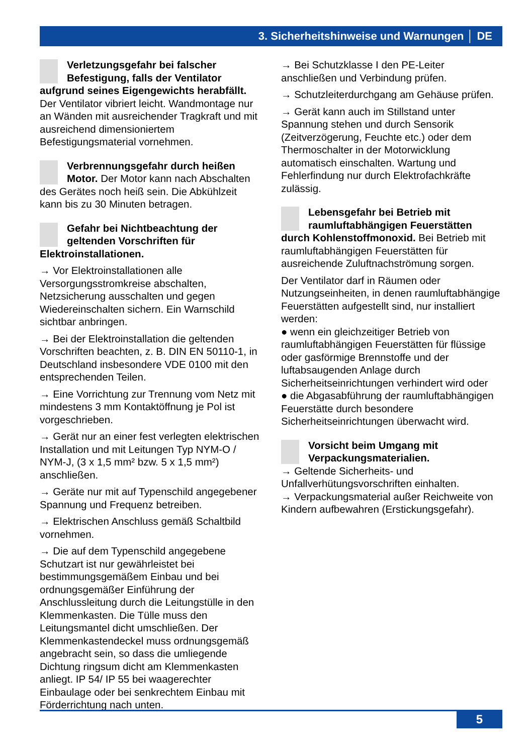3. Sicherheitshinweise und Warnungen │ DE
Verletzungsgefahr bei falscher Befestigung, falls der Ventilator aufgrund seines Eigengewichts herabfällt. Der Ventilator vibriert leicht. Wandmontage nur an Wänden mit ausreichender Tragkraft und mit ausreichend dimensioniertem Befestigungsmaterial vornehmen.
Verbrennungsgefahr durch heißen Motor. Der Motor kann nach Abschalten des Gerätes noch heiß sein. Die Abkühlzeit kann bis zu 30 Minuten betragen.
Gefahr bei Nichtbeachtung der geltenden Vorschriften für Elektroinstallationen.
→ Vor Elektroinstallationen alle Versorgungsstromkreise abschalten, Netzsicherung ausschalten und gegen Wiedereinschalten sichern. Ein Warnschild sichtbar anbringen.
→ Bei der Elektroinstallation die geltenden Vorschriften beachten, z. B. DIN EN 50110-1, in Deutschland insbesondere VDE 0100 mit den entsprechenden Teilen.
→ Eine Vorrichtung zur Trennung vom Netz mit mindestens 3 mm Kontaktöffnung je Pol ist vorgeschrieben.
→ Gerät nur an einer fest verlegten elektrischen Installation und mit Leitungen Typ NYM-O / NYM-J, (3 x 1,5 mm² bzw. 5 x 1,5 mm²) anschließen.
→ Geräte nur mit auf Typenschild angegebener Spannung und Frequenz betreiben.
→ Elektrischen Anschluss gemäß Schaltbild vornehmen.
→ Die auf dem Typenschild angegebene Schutzart ist nur gewährleistet bei bestimmungsgemäßem Einbau und bei ordnungsgemäßer Einführung der Anschlussleitung durch die Leitungstülle in den Klemmenkasten. Die Tülle muss den Leitungsmantel dicht umschließen. Der Klemmenkastendeckel muss ordnungsgemäß angebracht sein, so dass die umliegende Dichtung ringsum dicht am Klemmenkasten anliegt. IP 54/ IP 55 bei waagerechter Einbaulage oder bei senkrechtem Einbau mit Förderrichtung nach unten.
→ Bei Schutzklasse I den PE-Leiter anschließen und Verbindung prüfen.
→ Schutzleiterdurchgang am Gehäuse prüfen.
→ Gerät kann auch im Stillstand unter Spannung stehen und durch Sensorik (Zeitverzögerung, Feuchte etc.) oder dem Thermoschalter in der Motorwicklung automatisch einschalten. Wartung und Fehlerfindung nur durch Elektrofachkräfte zulässig.
Lebensgefahr bei Betrieb mit raumluftabhängigen Feuerstätten durch Kohlenstoffmonoxid. Bei Betrieb mit raumluftabhängigen Feuerstätten für ausreichende Zuluftnachströmung sorgen.
Der Ventilator darf in Räumen oder Nutzungseinheiten, in denen raumluftabhängige Feuerstätten aufgestellt sind, nur installiert werden:
● wenn ein gleichzeitiger Betrieb von raumluftabhängigen Feuerstätten für flüssige oder gasförmige Brennstoffe und der luftabsaugenden Anlage durch Sicherheitseinrichtungen verhindert wird oder
● die Abgasabführung der raumluftabhängigen Feuerstätte durch besondere Sicherheitseinrichtungen überwacht wird.
Vorsicht beim Umgang mit Verpackungsmaterialien.
→ Geltende Sicherheits- und Unfallverhütungsvorschriften einhalten.
→ Verpackungsmaterial außer Reichweite von Kindern aufbewahren (Erstickungsgefahr).
5